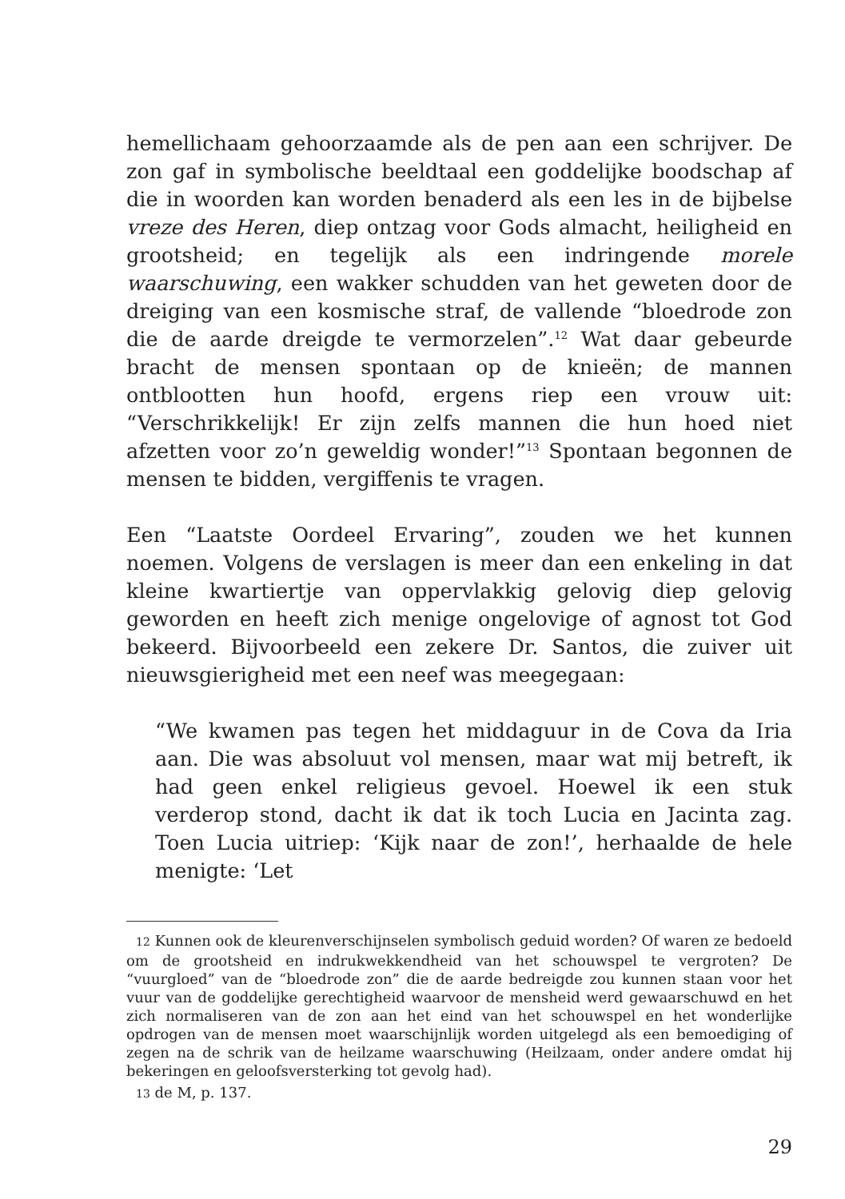hemellichaam gehoorzaamde als de pen aan een schrijver. De zon gaf in symbolische beeldtaal een goddelijke boodschap af die in woorden kan worden benaderd als een les in de bijbelse vreze des Heren, diep ontzag voor Gods almacht, heiligheid en grootsheid; en tegelijk als een indringende morele waarschuwing, een wakker schudden van het geweten door de dreiging van een kosmische straf, de vallende “bloedrode zon die de aarde dreigde te vermorzelen”.<sup>12</sup> Wat daar gebeurde bracht de mensen spontaan op de knieën; de mannen ontblootten hun hoofd, ergens riep een vrouw uit: “Verschrikkelijk! Er zijn zelfs mannen die hun hoed niet afzetten voor zo’n geweldig wonder!”<sup>13</sup> Spontaan begonnen de mensen te bidden, vergiffenis te vragen.
Een “Laatste Oordeel Ervaring”, zouden we het kunnen noemen. Volgens de verslagen is meer dan een enkeling in dat kleine kwartiertje van oppervlakkig gelovig diep gelovig geworden en heeft zich menige ongelovige of agnost tot God bekeerd. Bijvoorbeeld een zekere Dr. Santos, die zuiver uit nieuwsgierigheid met een neef was meegegaan:
“We kwamen pas tegen het middaguur in de Cova da Iria aan. Die was absoluut vol mensen, maar wat mij betreft, ik had geen enkel religieus gevoel. Hoewel ik een stuk verderop stond, dacht ik dat ik toch Lucia en Jacinta zag. Toen Lucia uitriep: ‘Kijk naar de zon!’, herhaalde de hele menigte: ‘Let
12 Kunnen ook de kleurenverschijnselen symbolisch geduid worden? Of waren ze bedoeld om de grootsheid en indrukwekkendheid van het schouwspel te vergroten? De “vuurgloed” van de “bloedrode zon” die de aarde bedreigde zou kunnen staan voor het vuur van de goddelijke gerechtigheid waarvoor de mensheid werd gewaarschuwd en het zich normaliseren van de zon aan het eind van het schouwspel en het wonderlijke opdrogen van de mensen moet waarschijnlijk worden uitgelegd als een bemoediging of zegen na de schrik van de heilzame waarschuwing (Heilzaam, onder andere omdat hij bekeringen en geloofsversterking tot gevolg had).
13 de M, p. 137.
29